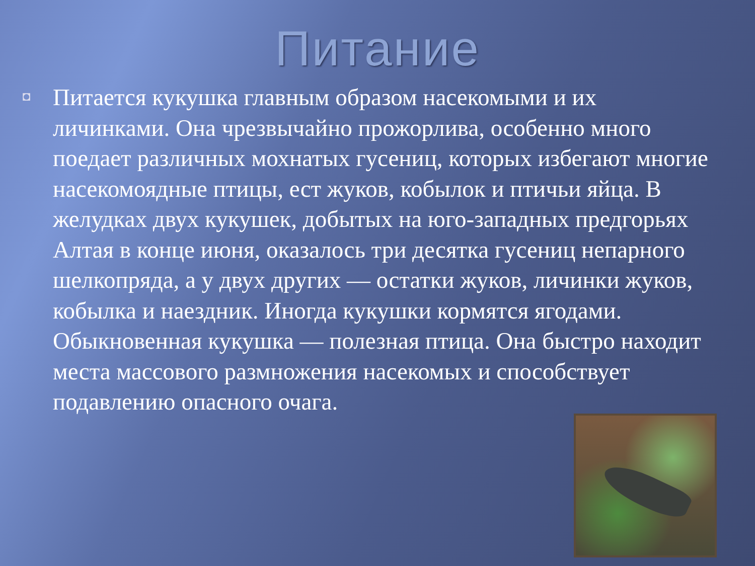Питание
◘
Питается кукушка главным образом насекомыми и их личинками. Она чрезвычайно прожорлива, особенно много поедает различных мохнатых гусениц, которых избегают многие насекомоядные птицы, ест жуков, кобылок и птичьи яйца. В желудках двух кукушек, добытых на юго-западных предгорьях Алтая в конце июня, оказалось три десятка гусениц непарного шелкопряда, а у двух других — остатки жуков, личинки жуков, кобылка и наездник. Иногда кукушки кормятся ягодами.
Обыкновенная кукушка — полезная птица. Она быстро находит места массового размножения насекомых и способствует подавлению опасного очага.